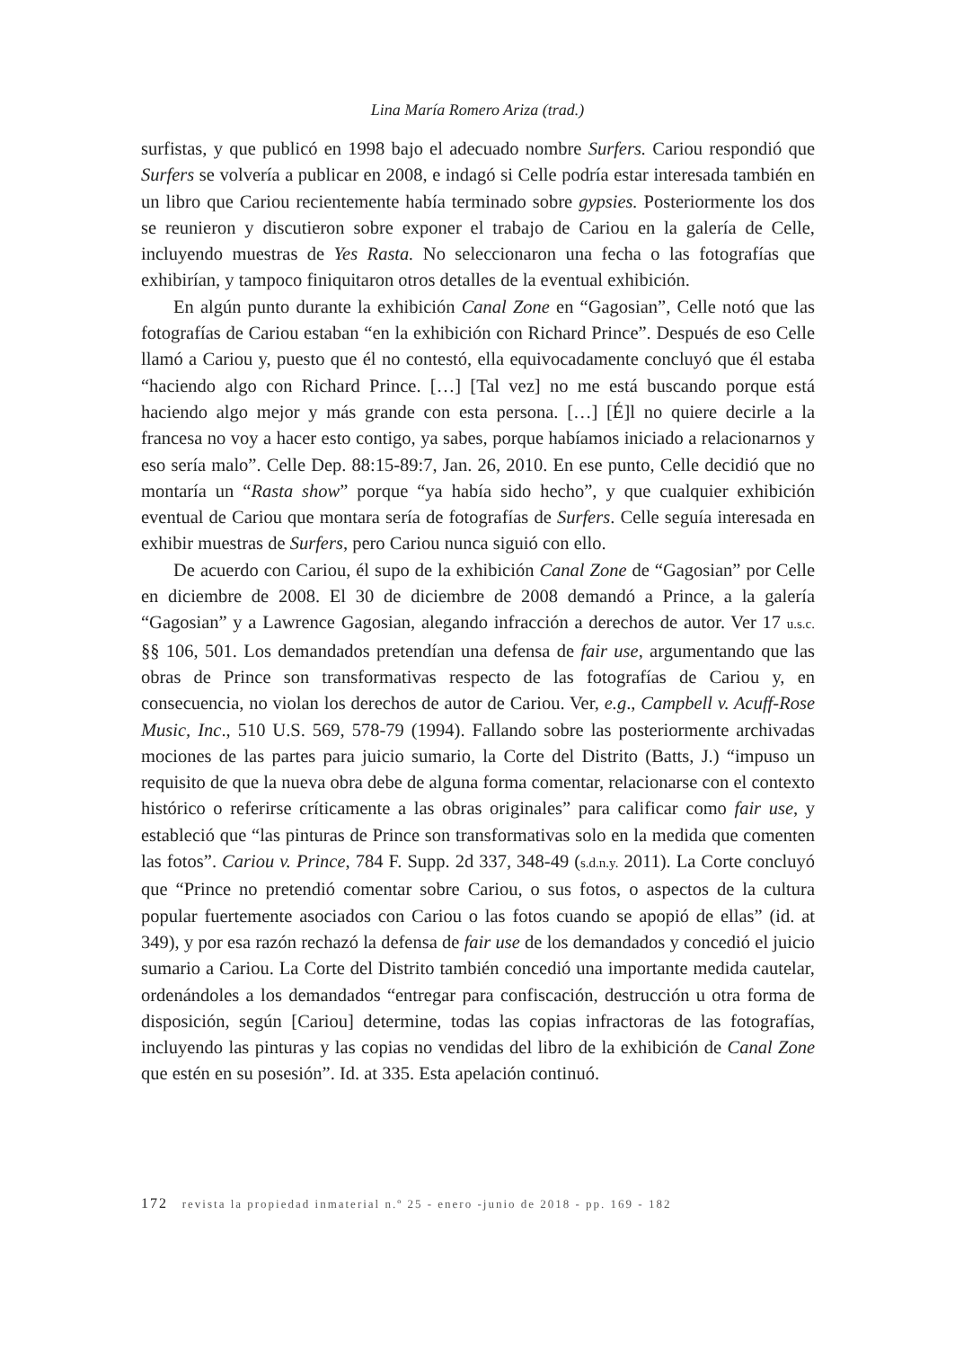Lina María Romero Ariza (trad.)
surfistas, y que publicó en 1998 bajo el adecuado nombre Surfers. Cariou respondió que Surfers se volvería a publicar en 2008, e indagó si Celle podría estar interesada también en un libro que Cariou recientemente había terminado sobre gypsies. Posteriormente los dos se reunieron y discutieron sobre exponer el trabajo de Cariou en la galería de Celle, incluyendo muestras de Yes Rasta. No seleccionaron una fecha o las fotografías que exhibirían, y tampoco finiquitaron otros detalles de la eventual exhibición.
En algún punto durante la exhibición Canal Zone en “Gagosian”, Celle notó que las fotografías de Cariou estaban “en la exhibición con Richard Prince”. Después de eso Celle llamó a Cariou y, puesto que él no contestó, ella equivocadamente concluyó que él estaba “haciendo algo con Richard Prince. […] [Tal vez] no me está buscando porque está haciendo algo mejor y más grande con esta persona. […] [É]l no quiere decirle a la francesa no voy a hacer esto contigo, ya sabes, porque habíamos iniciado a relacionarnos y eso sería malo”. Celle Dep. 88:15-89:7, Jan. 26, 2010. En ese punto, Celle decidió que no montaría un “Rasta show” porque “ya había sido hecho”, y que cualquier exhibición eventual de Cariou que montara sería de fotografías de Surfers. Celle seguía interesada en exhibir muestras de Surfers, pero Cariou nunca siguió con ello.
De acuerdo con Cariou, él supo de la exhibición Canal Zone de “Gagosian” por Celle en diciembre de 2008. El 30 de diciembre de 2008 demandó a Prince, a la galería “Gagosian” y a Lawrence Gagosian, alegando infracción a derechos de autor. Ver 17 u.s.c. §§ 106, 501. Los demandados pretendían una defensa de fair use, argumentando que las obras de Prince son transformativas respecto de las fotografías de Cariou y, en consecuencia, no violan los derechos de autor de Cariou. Ver, e.g., Campbell v. Acuff-Rose Music, Inc., 510 U.S. 569, 578-79 (1994). Fallando sobre las posteriormente archivadas mociones de las partes para juicio sumario, la Corte del Distrito (Batts, J.) “impuso un requisito de que la nueva obra debe de alguna forma comentar, relacionarse con el contexto histórico o referirse críticamente a las obras originales” para calificar como fair use, y estableció que “las pinturas de Prince son transformativas solo en la medida que comenten las fotos”. Cariou v. Prince, 784 F. Supp. 2d 337, 348-49 (s.d.n.y. 2011). La Corte concluyó que “Prince no pretendió comentar sobre Cariou, o sus fotos, o aspectos de la cultura popular fuertemente asociados con Cariou o las fotos cuando se apopió de ellas” (id. at 349), y por esa razón rechazó la defensa de fair use de los demandados y concedió el juicio sumario a Cariou. La Corte del Distrito también concedió una importante medida cautelar, ordenándoles a los demandados “entregar para confiscación, destrucción u otra forma de disposición, según [Cariou] determine, todas las copias infractoras de las fotografías, incluyendo las pinturas y las copias no vendidas del libro de la exhibición de Canal Zone que estén en su posesión”. Id. at 335. Esta apelación continuó.
172 revista la propiedad inmaterial n.º 25 - enero -junio de 2018 - pp. 169 - 182